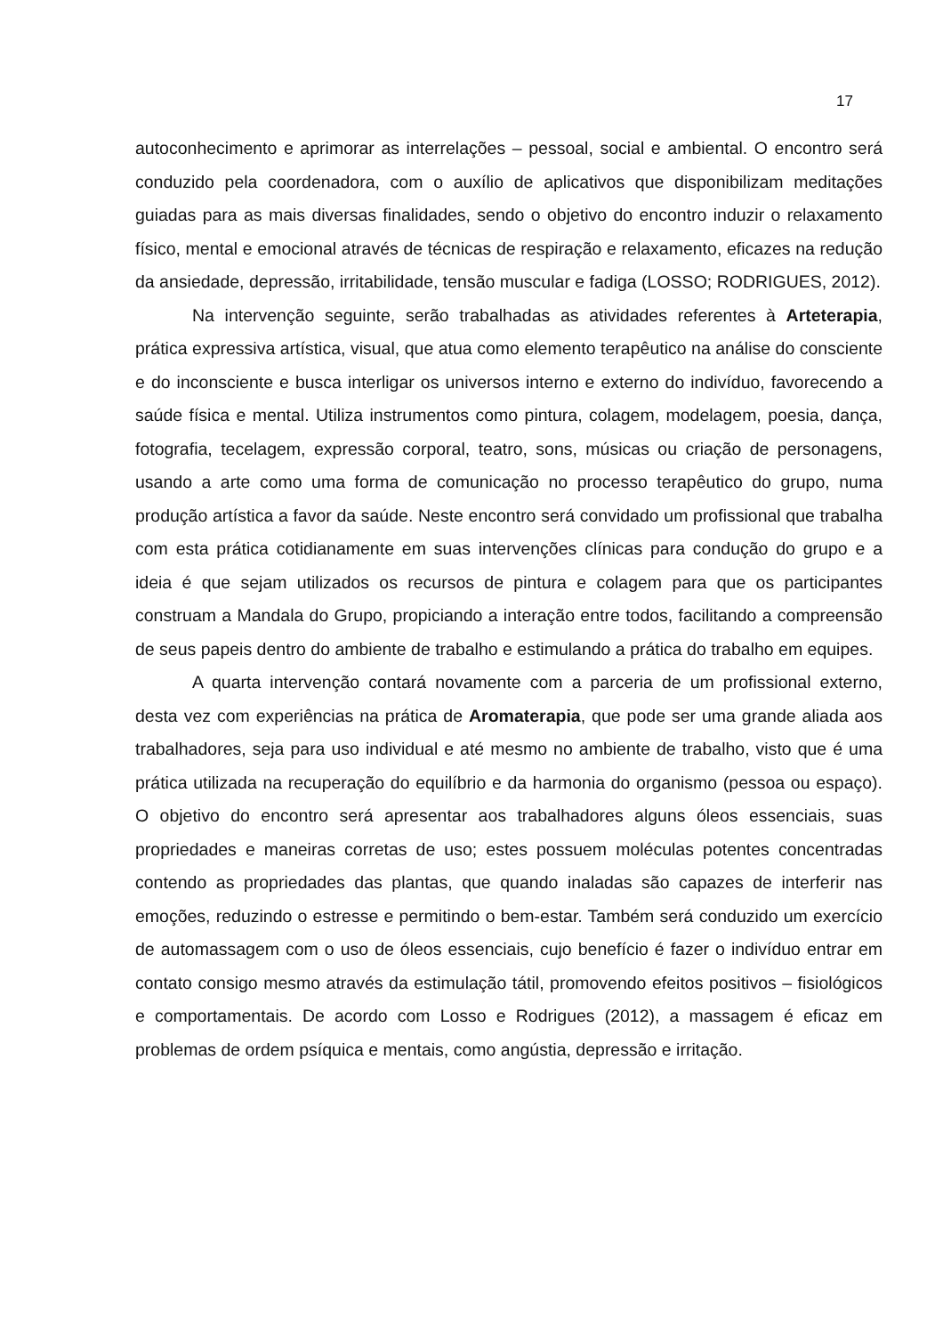17
autoconhecimento e aprimorar as interrelações – pessoal, social e ambiental. O encontro será conduzido pela coordenadora, com o auxílio de aplicativos que disponibilizam meditações guiadas para as mais diversas finalidades, sendo o objetivo do encontro induzir o relaxamento físico, mental e emocional através de técnicas de respiração e relaxamento, eficazes na redução da ansiedade, depressão, irritabilidade, tensão muscular e fadiga (LOSSO; RODRIGUES, 2012).
Na intervenção seguinte, serão trabalhadas as atividades referentes à Arteterapia, prática expressiva artística, visual, que atua como elemento terapêutico na análise do consciente e do inconsciente e busca interligar os universos interno e externo do indivíduo, favorecendo a saúde física e mental. Utiliza instrumentos como pintura, colagem, modelagem, poesia, dança, fotografia, tecelagem, expressão corporal, teatro, sons, músicas ou criação de personagens, usando a arte como uma forma de comunicação no processo terapêutico do grupo, numa produção artística a favor da saúde. Neste encontro será convidado um profissional que trabalha com esta prática cotidianamente em suas intervenções clínicas para condução do grupo e a ideia é que sejam utilizados os recursos de pintura e colagem para que os participantes construam a Mandala do Grupo, propiciando a interação entre todos, facilitando a compreensão de seus papeis dentro do ambiente de trabalho e estimulando a prática do trabalho em equipes.
A quarta intervenção contará novamente com a parceria de um profissional externo, desta vez com experiências na prática de Aromaterapia, que pode ser uma grande aliada aos trabalhadores, seja para uso individual e até mesmo no ambiente de trabalho, visto que é uma prática utilizada na recuperação do equilíbrio e da harmonia do organismo (pessoa ou espaço). O objetivo do encontro será apresentar aos trabalhadores alguns óleos essenciais, suas propriedades e maneiras corretas de uso; estes possuem moléculas potentes concentradas contendo as propriedades das plantas, que quando inaladas são capazes de interferir nas emoções, reduzindo o estresse e permitindo o bem-estar. Também será conduzido um exercício de automassagem com o uso de óleos essenciais, cujo benefício é fazer o indivíduo entrar em contato consigo mesmo através da estimulação tátil, promovendo efeitos positivos – fisiológicos e comportamentais. De acordo com Losso e Rodrigues (2012), a massagem é eficaz em problemas de ordem psíquica e mentais, como angústia, depressão e irritação.